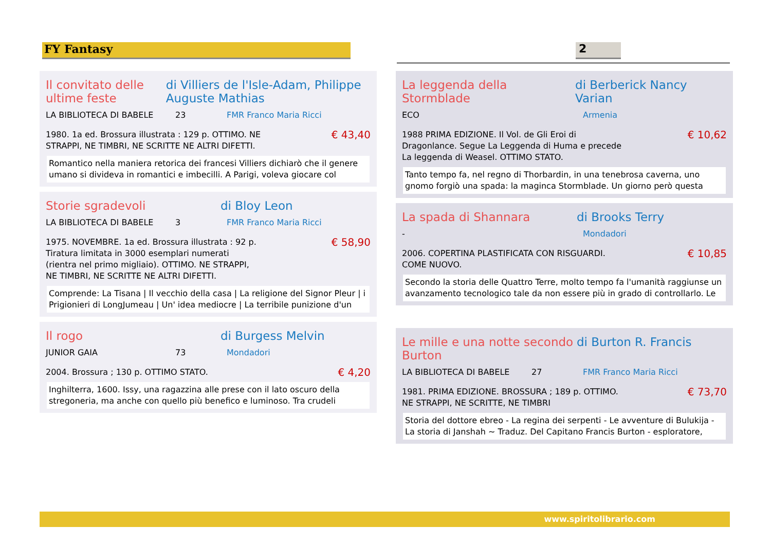FY Fantasy 2
Il convitato delle ultime feste
di Villiers de l'Isle-Adam, Philippe Auguste Mathias
LA BIBLIOTECA DI BABELE 23 FMR Franco Maria Ricci
1980. 1a ed. Brossura illustrata : 129 p. OTTIMO. NE
STRAPPI, NE TIMBRI, NE SCRITTE NE ALTRI DIFETTI.
€ 43,40
Romantico nella maniera retorica dei francesi Villiers dichiarò che il genere umano si divideva in romantici e imbecilli. A Parigi, voleva giocare col
Storie sgradevoli di Bloy Leon
LA BIBLIOTECA DI BABELE 3 FMR Franco Maria Ricci
1975. NOVEMBRE. 1a ed. Brossura illustrata : 92 p.
Tiratura limitata in 3000 esemplari numerati
(rientra nel primo migliaio). OTTIMO. NE STRAPPI,
NE TIMBRI, NE SCRITTE NE ALTRI DIFETTI.
€ 58,90
Comprende: La Tisana | Il vecchio della casa | La religione del Signor Pleur | i Prigionieri di LongJumeau | Un' idea mediocre | La terribile punizione d'un
Il rogo di Burgess Melvin
JUNIOR GAIA 73 Mondadori
2004. Brossura ; 130 p. OTTIMO STATO.
€ 4,20
Inghilterra, 1600. Issy, una ragazzina alle prese con il lato oscuro della stregoneria, ma anche con quello più benefico e luminoso. Tra crudeli
La leggenda della Stormblade
di Berberick Nancy Varian
ECO Armenia
1988 PRIMA EDIZIONE. Il Vol. de Gli Eroi di
Dragonlance. Segue La Leggenda di Huma e precede
La leggenda di Weasel. OTTIMO STATO.
€ 10,62
Tanto tempo fa, nel regno di Thorbardin, in una tenebrosa caverna, uno gnomo forgiò una spada: la maginca Stormblade. Un giorno però questa
La spada di Shannara di Brooks Terry
- Mondadori
2006. COPERTINA PLASTIFICATA CON RISGUARDI.
COME NUOVO.
€ 10,85
Secondo la storia delle Quattro Terre, molto tempo fa l'umanità raggiunse un avanzamento tecnologico tale da non essere più in grado di controllarlo. Le
Le mille e una notte secondo Burton
di Burton R. Francis
LA BIBLIOTECA DI BABELE 27 FMR Franco Maria Ricci
1981. PRIMA EDIZIONE. BROSSURA ; 189 p. OTTIMO.
NE STRAPPI, NE SCRITTE, NE TIMBRI
€ 73,70
Storia del dottore ebreo - La regina dei serpenti - Le avventure di Bulukija - La storia di Janshah ~ Traduz. Del Capitano Francis Burton - esploratore,
www.spiritolibrario.com